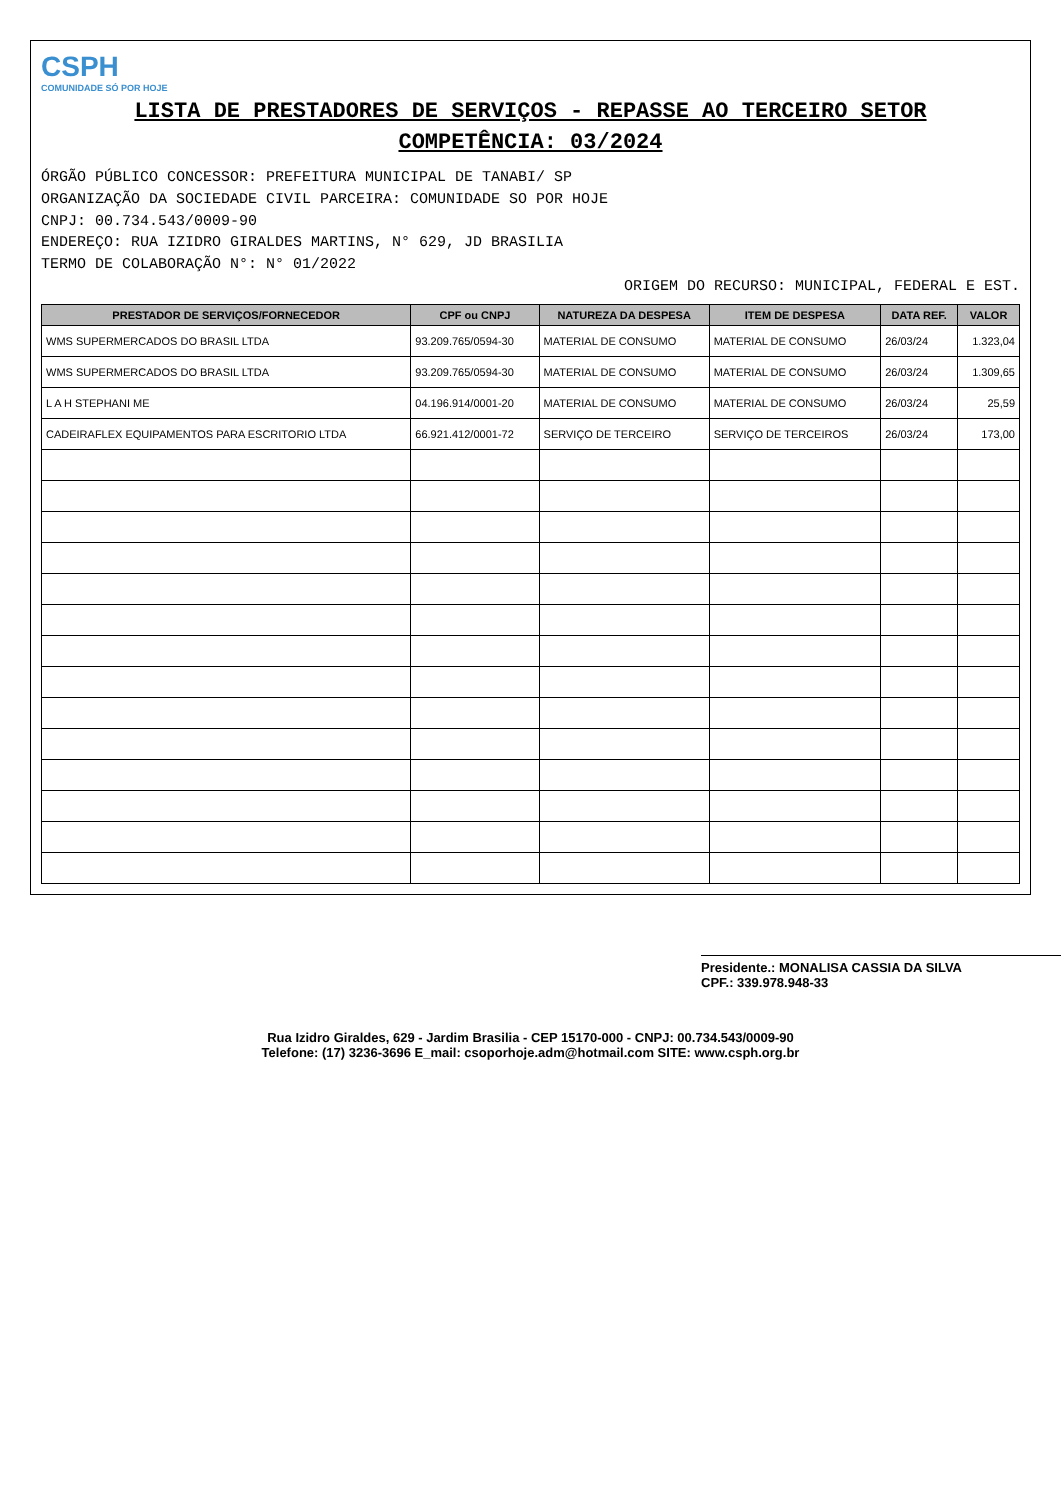CSPH
COMUNIDADE SÓ POR HOJE
LISTA DE PRESTADORES DE SERVIÇOS - REPASSE AO TERCEIRO SETOR
COMPETÊNCIA: 03/2024
ÓRGÃO PÚBLICO CONCESSOR: PREFEITURA MUNICIPAL DE TANABI/ SP
ORGANIZAÇÃO DA SOCIEDADE CIVIL PARCEIRA: COMUNIDADE SO POR HOJE
CNPJ: 00.734.543/0009-90
ENDEREÇO: RUA IZIDRO GIRALDES MARTINS, N° 629, JD BRASILIA
TERMO DE COLABORAÇÃO N°: N° 01/2022
ORIGEM DO RECURSO: MUNICIPAL, FEDERAL E EST.
| PRESTADOR DE SERVIÇOS/FORNECEDOR | CPF ou CNPJ | NATUREZA DA DESPESA | ITEM DE DESPESA | DATA REF. | VALOR |
| --- | --- | --- | --- | --- | --- |
| WMS SUPERMERCADOS DO BRASIL LTDA | 93.209.765/0594-30 | MATERIAL DE CONSUMO | MATERIAL DE CONSUMO | 26/03/24 | 1.323,04 |
| WMS SUPERMERCADOS DO BRASIL LTDA | 93.209.765/0594-30 | MATERIAL DE CONSUMO | MATERIAL DE CONSUMO | 26/03/24 | 1.309,65 |
| L A H STEPHANI ME | 04.196.914/0001-20 | MATERIAL DE CONSUMO | MATERIAL DE CONSUMO | 26/03/24 | 25,59 |
| CADEIRAFLEX EQUIPAMENTOS PARA ESCRITORIO LTDA | 66.921.412/0001-72 | SERVIÇO DE TERCEIRO | SERVIÇO DE TERCEIROS | 26/03/24 | 173,00 |
Presidente.: MONALISA CASSIA DA SILVA
CPF.: 339.978.948-33
Rua Izidro Giraldes, 629 - Jardim Brasilia - CEP 15170-000 - CNPJ: 00.734.543/0009-90
Telefone: (17) 3236-3696 E_mail: csoporhoje.adm@hotmail.com SITE: www.csph.org.br